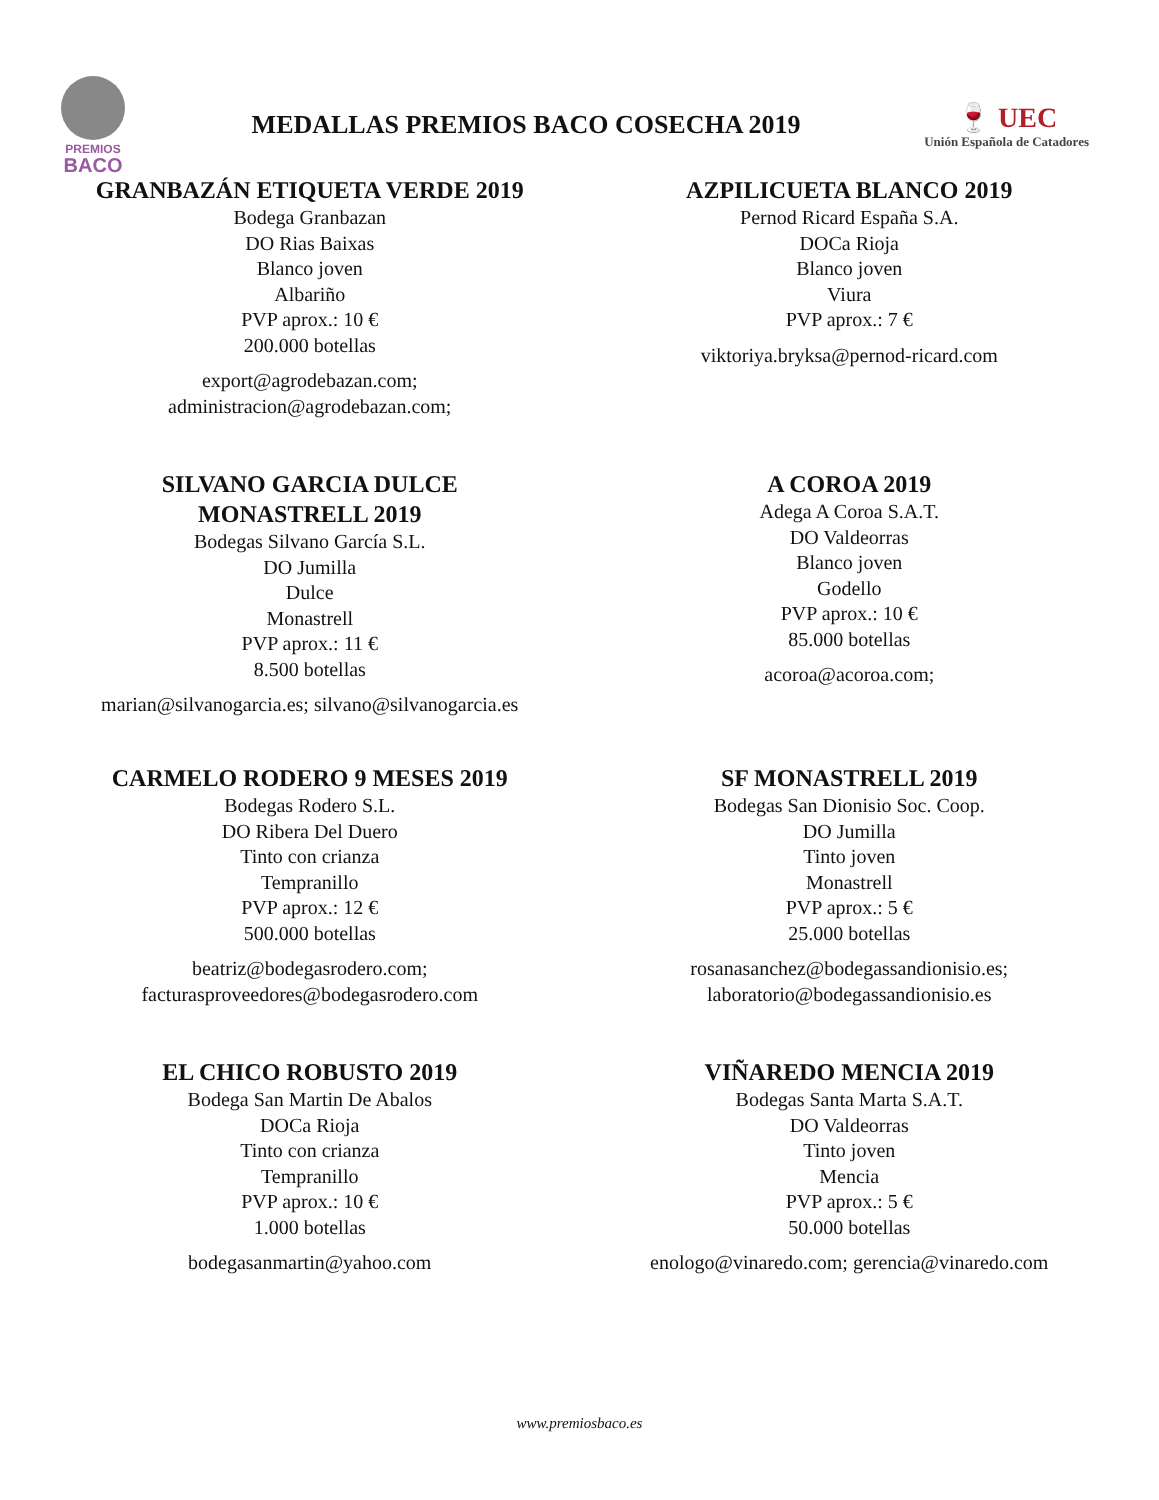PREMIOS
BACO
MEDALLAS PREMIOS BACO COSECHA 2019
🍷 UEC
Unión Española de Catadores
GRANBAZÁN ETIQUETA VERDE 2019
Bodega Granbazan
DO Rias Baixas
Blanco joven
Albariño
PVP aprox.: 10 €
200.000 botellas
export@agrodebazan.com;
administracion@agrodebazan.com;
AZPILICUETA BLANCO 2019
Pernod Ricard España S.A.
DOCa Rioja
Blanco joven
Viura
PVP aprox.: 7 €
viktoriya.bryksa@pernod-ricard.com
SILVANO GARCIA DULCE
MONASTRELL 2019
Bodegas Silvano García S.L.
DO Jumilla
Dulce
Monastrell
PVP aprox.: 11 €
8.500 botellas
marian@silvanogarcia.es; silvano@silvanogarcia.es
A COROA 2019
Adega A Coroa S.A.T.
DO Valdeorras
Blanco joven
Godello
PVP aprox.: 10 €
85.000 botellas
acoroa@acoroa.com;
CARMELO RODERO 9 MESES 2019
Bodegas Rodero S.L.
DO Ribera Del Duero
Tinto con crianza
Tempranillo
PVP aprox.: 12 €
500.000 botellas
beatriz@bodegasrodero.com;
facturasproveedores@bodegasrodero.com
SF MONASTRELL 2019
Bodegas San Dionisio Soc. Coop.
DO Jumilla
Tinto joven
Monastrell
PVP aprox.: 5 €
25.000 botellas
rosanasanchez@bodegassandionisio.es;
laboratorio@bodegassandionisio.es
EL CHICO ROBUSTO 2019
Bodega San Martin De Abalos
DOCa Rioja
Tinto con crianza
Tempranillo
PVP aprox.: 10 €
1.000 botellas
bodegasanmartin@yahoo.com
VIÑAREDO MENCIA 2019
Bodegas Santa Marta S.A.T.
DO Valdeorras
Tinto joven
Mencia
PVP aprox.: 5 €
50.000 botellas
enologo@vinaredo.com; gerencia@vinaredo.com
www.premiosbaco.es